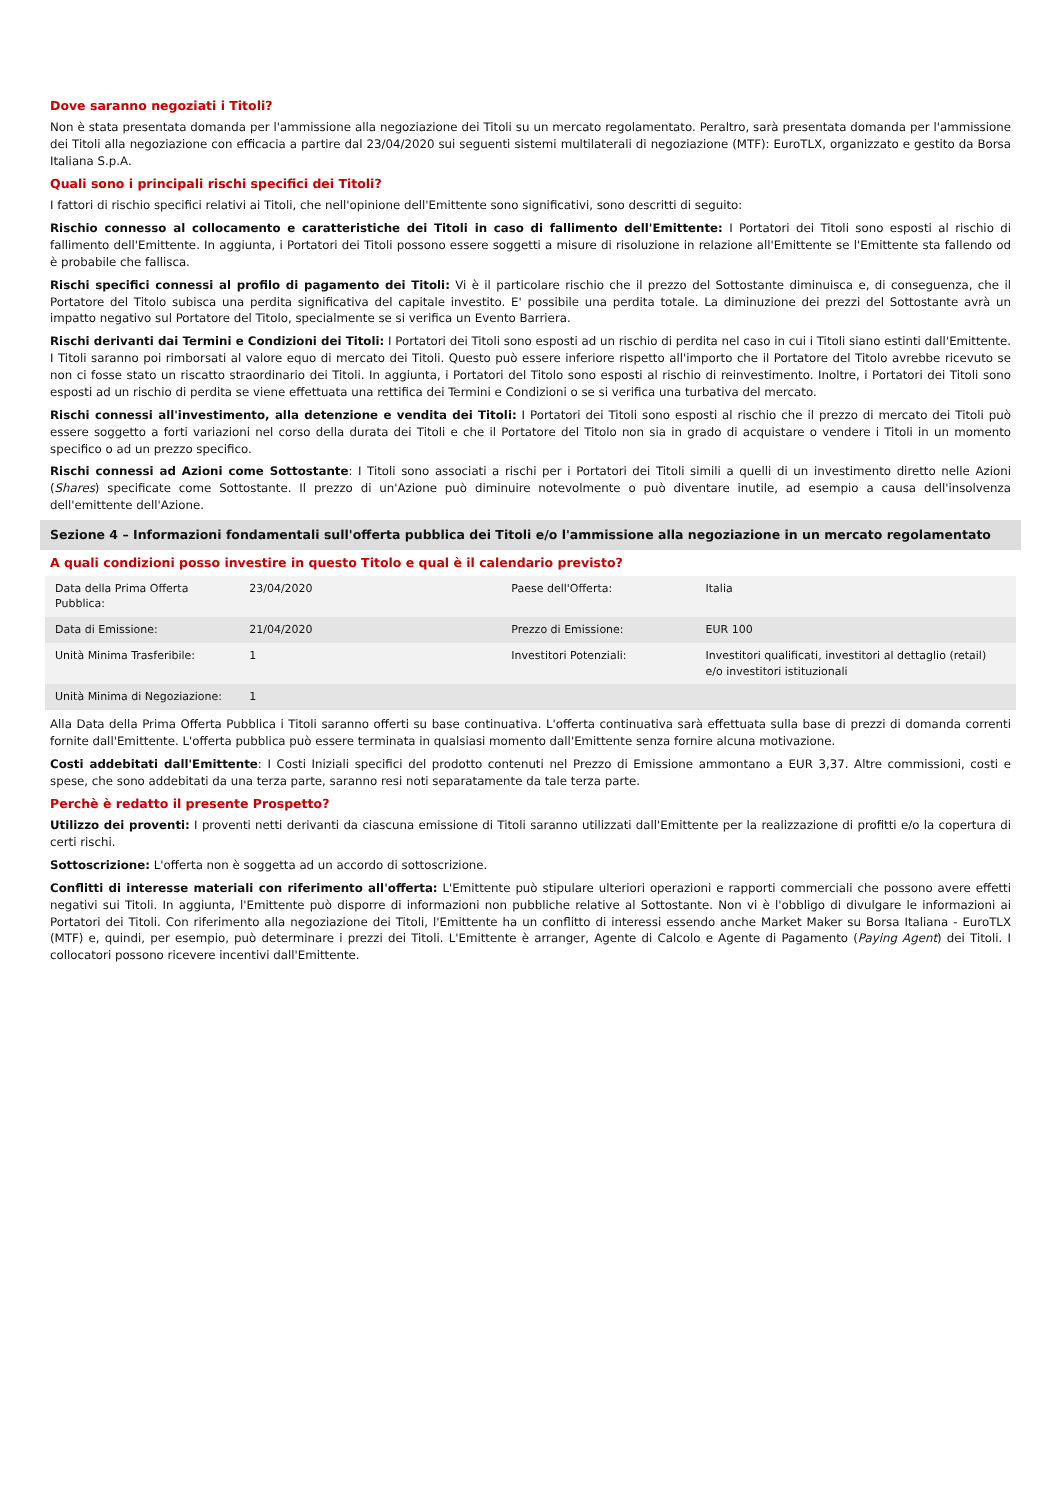Dove saranno negoziati i Titoli?
Non è stata presentata domanda per l'ammissione alla negoziazione dei Titoli su un mercato regolamentato. Peraltro, sarà presentata domanda per l'ammissione dei Titoli alla negoziazione con efficacia a partire dal 23/04/2020 sui seguenti sistemi multilaterali di negoziazione (MTF): EuroTLX, organizzato e gestito da Borsa Italiana S.p.A.
Quali sono i principali rischi specifici dei Titoli?
I fattori di rischio specifici relativi ai Titoli, che nell'opinione dell'Emittente sono significativi, sono descritti di seguito:
Rischio connesso al collocamento e caratteristiche dei Titoli in caso di fallimento dell'Emittente: I Portatori dei Titoli sono esposti al rischio di fallimento dell'Emittente. In aggiunta, i Portatori dei Titoli possono essere soggetti a misure di risoluzione in relazione all'Emittente se l'Emittente sta fallendo od è probabile che fallisca.
Rischi specifici connessi al profilo di pagamento dei Titoli: Vi è il particolare rischio che il prezzo del Sottostante diminuisca e, di conseguenza, che il Portatore del Titolo subisca una perdita significativa del capitale investito. E' possibile una perdita totale. La diminuzione dei prezzi del Sottostante avrà un impatto negativo sul Portatore del Titolo, specialmente se si verifica un Evento Barriera.
Rischi derivanti dai Termini e Condizioni dei Titoli: I Portatori dei Titoli sono esposti ad un rischio di perdita nel caso in cui i Titoli siano estinti dall'Emittente. I Titoli saranno poi rimborsati al valore equo di mercato dei Titoli. Questo può essere inferiore rispetto all'importo che il Portatore del Titolo avrebbe ricevuto se non ci fosse stato un riscatto straordinario dei Titoli. In aggiunta, i Portatori del Titolo sono esposti al rischio di reinvestimento. Inoltre, i Portatori dei Titoli sono esposti ad un rischio di perdita se viene effettuata una rettifica dei Termini e Condizioni o se si verifica una turbativa del mercato.
Rischi connessi all'investimento, alla detenzione e vendita dei Titoli: I Portatori dei Titoli sono esposti al rischio che il prezzo di mercato dei Titoli può essere soggetto a forti variazioni nel corso della durata dei Titoli e che il Portatore del Titolo non sia in grado di acquistare o vendere i Titoli in un momento specifico o ad un prezzo specifico.
Rischi connessi ad Azioni come Sottostante: I Titoli sono associati a rischi per i Portatori dei Titoli simili a quelli di un investimento diretto nelle Azioni (Shares) specificate come Sottostante. Il prezzo di un'Azione può diminuire notevolmente o può diventare inutile, ad esempio a causa dell'insolvenza dell'emittente dell'Azione.
Sezione 4 – Informazioni fondamentali sull'offerta pubblica dei Titoli e/o l'ammissione alla negoziazione in un mercato regolamentato
A quali condizioni posso investire in questo Titolo e qual è il calendario previsto?
| Data della Prima Offerta Pubblica: | 23/04/2020 | Paese dell'Offerta: | Italia |
| Data di Emissione: | 21/04/2020 | Prezzo di Emissione: | EUR 100 |
| Unità Minima Trasferibile: | 1 | Investitori Potenziali: | Investitori qualificati, investitori al dettaglio (retail) e/o investitori istituzionali |
| Unità Minima di Negoziazione: | 1 | | |
Alla Data della Prima Offerta Pubblica i Titoli saranno offerti su base continuativa. L'offerta continuativa sarà effettuata sulla base di prezzi di domanda correnti fornite dall'Emittente. L'offerta pubblica può essere terminata in qualsiasi momento dall'Emittente senza fornire alcuna motivazione.
Costi addebitati dall'Emittente: I Costi Iniziali specifici del prodotto contenuti nel Prezzo di Emissione ammontano a EUR 3,37. Altre commissioni, costi e spese, che sono addebitati da una terza parte, saranno resi noti separatamente da tale terza parte.
Perchè è redatto il presente Prospetto?
Utilizzo dei proventi: I proventi netti derivanti da ciascuna emissione di Titoli saranno utilizzati dall'Emittente per la realizzazione di profitti e/o la copertura di certi rischi.
Sottoscrizione: L'offerta non è soggetta ad un accordo di sottoscrizione.
Conflitti di interesse materiali con riferimento all'offerta: L'Emittente può stipulare ulteriori operazioni e rapporti commerciali che possono avere effetti negativi sui Titoli. In aggiunta, l'Emittente può disporre di informazioni non pubbliche relative al Sottostante. Non vi è l'obbligo di divulgare le informazioni ai Portatori dei Titoli. Con riferimento alla negoziazione dei Titoli, l'Emittente ha un conflitto di interessi essendo anche Market Maker su Borsa Italiana - EuroTLX (MTF) e, quindi, per esempio, può determinare i prezzi dei Titoli. L'Emittente è arranger, Agente di Calcolo e Agente di Pagamento (Paying Agent) dei Titoli. I collocatori possono ricevere incentivi dall'Emittente.